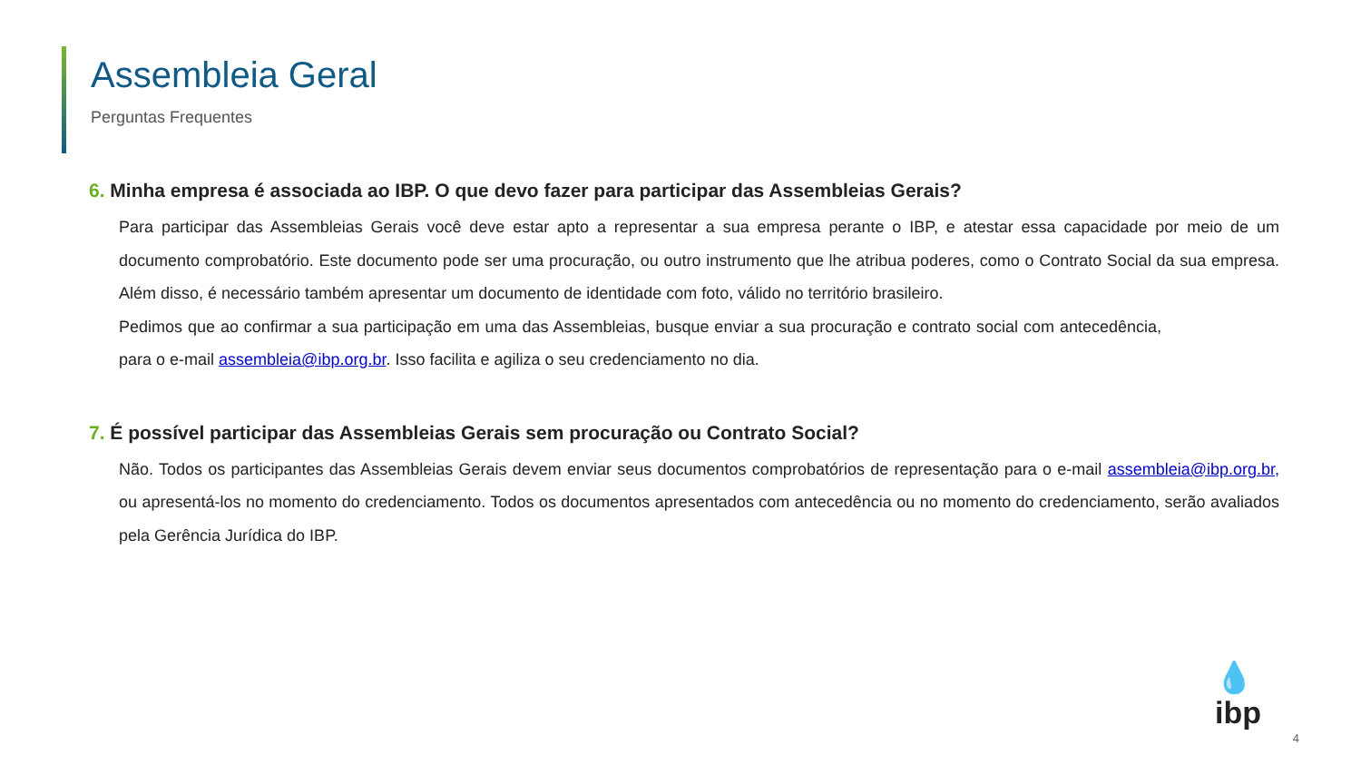Assembleia Geral
Perguntas Frequentes
6. Minha empresa é associada ao IBP. O que devo fazer para participar das Assembleias Gerais?
Para participar das Assembleias Gerais você deve estar apto a representar a sua empresa perante o IBP, e atestar essa capacidade por meio de um documento comprobatório. Este documento pode ser uma procuração, ou outro instrumento que lhe atribua poderes, como o Contrato Social da sua empresa. Além disso, é necessário também apresentar um documento de identidade com foto, válido no território brasileiro.
Pedimos que ao confirmar a sua participação em uma das Assembleias, busque enviar a sua procuração e contrato social com antecedência, para o e-mail assembleia@ibp.org.br. Isso facilita e agiliza o seu credenciamento no dia.
7. É possível participar das Assembleias Gerais sem procuração ou Contrato Social?
Não. Todos os participantes das Assembleias Gerais devem enviar seus documentos comprobatórios de representação para o e-mail assembleia@ibp.org.br, ou apresentá-los no momento do credenciamento. Todos os documentos apresentados com antecedência ou no momento do credenciamento, serão avaliados pela Gerência Jurídica do IBP.
💧
ibp
4